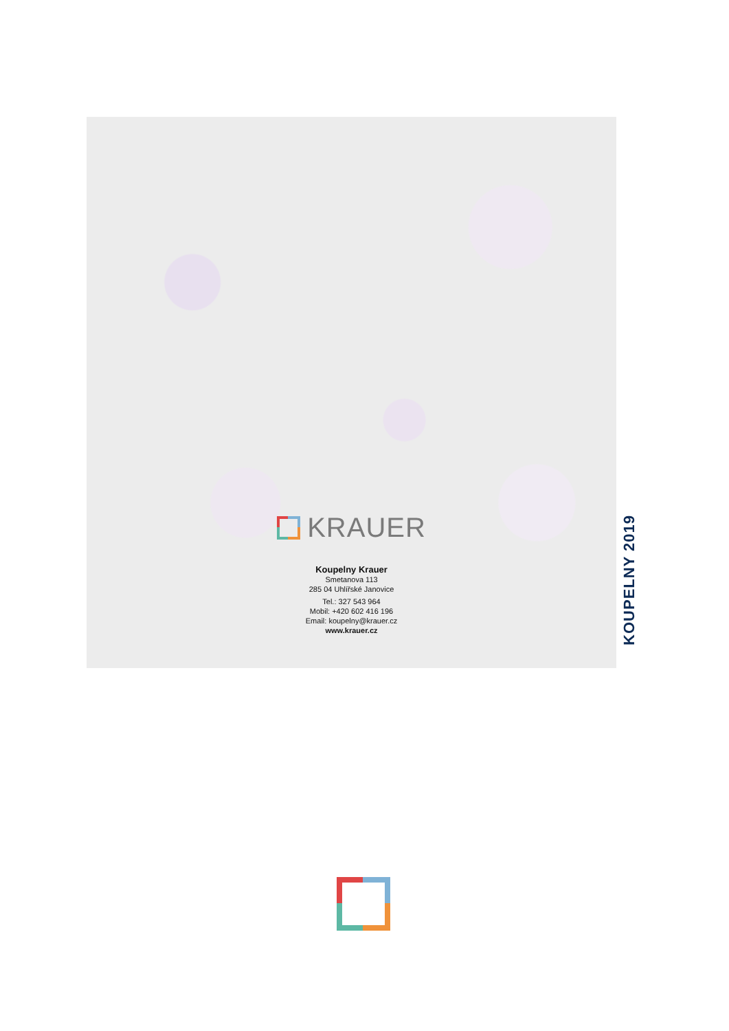KOUPELNY 2019
KRAUER
Koupelny Krauer
Smetanova 113
285 04 Uhlířské Janovice
Tel.: 327 543 964
Mobil: +420 602 416 196
Email: koupelny@krauer.cz
www.krauer.cz